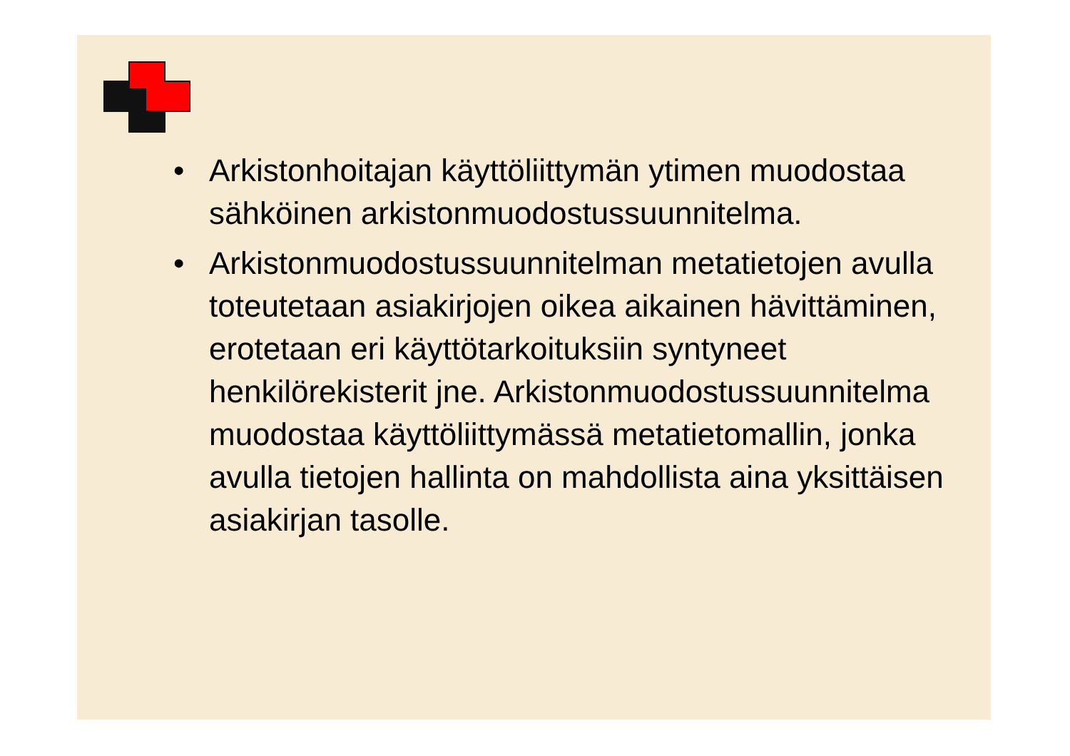• Arkistonhoitajan käyttöliittymän ytimen muodostaa sähköinen arkistonmuodostussuunnitelma.
• Arkistonmuodostussuunnitelman metatietojen avulla toteutetaan asiakirjojen oikea aikainen hävittäminen, erotetaan eri käyttötarkoituksiin syntyneet henkilörekisterit jne. Arkistonmuodostussuunnitelma muodostaa käyttöliittymässä metatietomallin, jonka avulla tietojen hallinta on mahdollista aina yksittäisen asiakirjan tasolle.